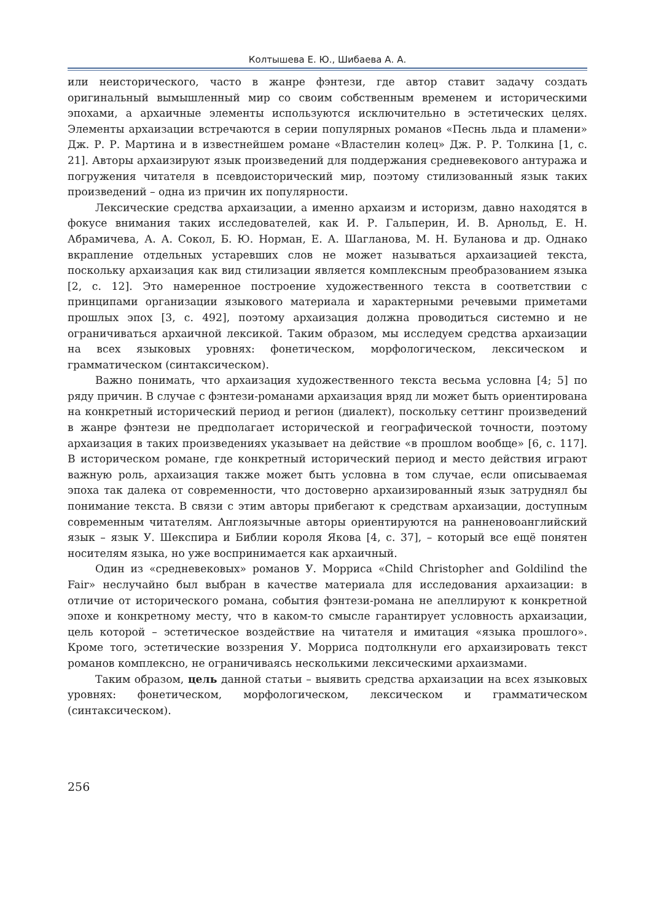Колтышева Е. Ю., Шибаева А. А.
или неисторического, часто в жанре фэнтези, где автор ставит задачу создать оригинальный вымышленный мир со своим собственным временем и историческими эпохами, а архаичные элементы используются исключительно в эстетических целях. Элементы архаизации встречаются в серии популярных романов «Песнь льда и пламени» Дж. Р. Р. Мартина и в известнейшем романе «Властелин колец» Дж. Р. Р. Толкина [1, с. 21]. Авторы архаизируют язык произведений для поддержания средневекового антуража и погружения читателя в псевдоисторический мир, поэтому стилизованный язык таких произведений – одна из причин их популярности.
Лексические средства архаизации, а именно архаизм и историзм, давно находятся в фокусе внимания таких исследователей, как И. Р. Гальперин, И. В. Арнольд, Е. Н. Абрамичева, А. А. Сокол, Б. Ю. Норман, Е. А. Шагланова, М. Н. Буланова и др. Однако вкрапление отдельных устаревших слов не может называться архаизацией текста, поскольку архаизация как вид стилизации является комплексным преобразованием языка [2, с. 12]. Это намеренное построение художественного текста в соответствии с принципами организации языкового материала и характерными речевыми приметами прошлых эпох [3, с. 492], поэтому архаизация должна проводиться системно и не ограничиваться архаичной лексикой. Таким образом, мы исследуем средства архаизации на всех языковых уровнях: фонетическом, морфологическом, лексическом и грамматическом (синтаксическом).
Важно понимать, что архаизация художественного текста весьма условна [4; 5] по ряду причин. В случае с фэнтези-романами архаизация вряд ли может быть ориентирована на конкретный исторический период и регион (диалект), поскольку сеттинг произведений в жанре фэнтези не предполагает исторической и географической точности, поэтому архаизация в таких произведениях указывает на действие «в прошлом вообще» [6, с. 117]. В историческом романе, где конкретный исторический период и место действия играют важную роль, архаизация также может быть условна в том случае, если описываемая эпоха так далека от современности, что достоверно архаизированный язык затруднял бы понимание текста. В связи с этим авторы прибегают к средствам архаизации, доступным современным читателям. Англоязычные авторы ориентируются на ранненовоанглийский язык – язык У. Шекспира и Библии короля Якова [4, с. 37], – который все ещё понятен носителям языка, но уже воспринимается как архаичный.
Один из «средневековых» романов У. Морриса «Child Christopher and Goldilind the Fair» неслучайно был выбран в качестве материала для исследования архаизации: в отличие от исторического романа, события фэнтези-романа не апеллируют к конкретной эпохе и конкретному месту, что в каком-то смысле гарантирует условность архаизации, цель которой – эстетическое воздействие на читателя и имитация «языка прошлого». Кроме того, эстетические воззрения У. Морриса подтолкнули его архаизировать текст романов комплексно, не ограничиваясь несколькими лексическими архаизмами.
Таким образом, цель данной статьи – выявить средства архаизации на всех языковых уровнях: фонетическом, морфологическом, лексическом и грамматическом (синтаксическом).
256